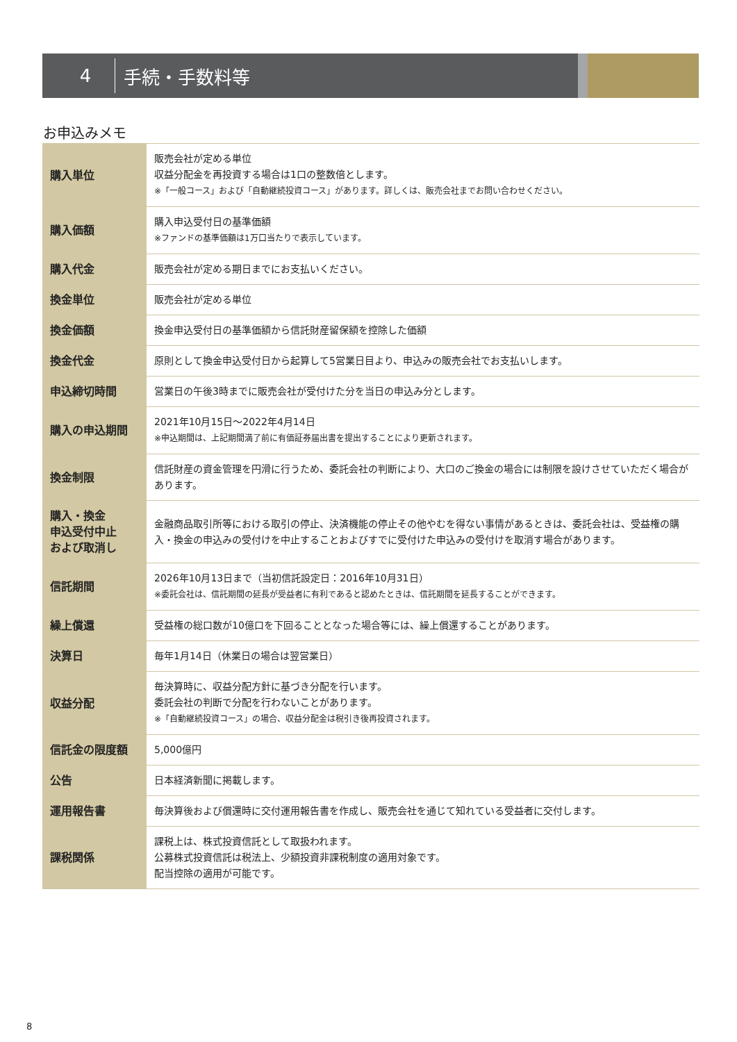4
手続・手数料等
お申込みメモ
| 購入単位 | 販売会社が定める単位 収益分配金を再投資する場合は1口の整数倍とします。 ※「一般コース」および「自動継続投資コース」があります。詳しくは、販売会社までお問い合わせください。 |
| 購入価額 | 購入申込受付日の基準価額 ※ファンドの基準価額は1万口当たりで表示しています。 |
| 購入代金 | 販売会社が定める期日までにお支払いください。 |
| 換金単位 | 販売会社が定める単位 |
| 換金価額 | 換金申込受付日の基準価額から信託財産留保額を控除した価額 |
| 換金代金 | 原則として換金申込受付日から起算して5営業日目より、申込みの販売会社でお支払いします。 |
| 申込締切時間 | 営業日の午後3時までに販売会社が受付けた分を当日の申込み分とします。 |
| 購入の申込期間 | 2021年10月15日～2022年4月14日 ※申込期間は、上記期間満了前に有価証券届出書を提出することにより更新されます。 |
| 換金制限 | 信託財産の資金管理を円滑に行うため、委託会社の判断により、大口のご換金の場合には制限を設けさせていただく場合があります。 |
| 購入・換金 申込受付中止 および取消し | 金融商品取引所等における取引の停止、決済機能の停止その他やむを得ない事情があるときは、委託会社は、受益権の購入・換金の申込みの受付けを中止することおよびすでに受付けた申込みの受付けを取消す場合があります。 |
| 信託期間 | 2026年10月13日まで（当初信託設定日：2016年10月31日） ※委託会社は、信託期間の延長が受益者に有利であると認めたときは、信託期間を延長することができます。 |
| 繰上償還 | 受益権の総口数が10億口を下回ることとなった場合等には、繰上償還することがあります。 |
| 決算日 | 毎年1月14日（休業日の場合は翌営業日） |
| 収益分配 | 毎決算時に、収益分配方針に基づき分配を行います。 委託会社の判断で分配を行わないことがあります。 ※「自動継続投資コース」の場合、収益分配金は税引き後再投資されます。 |
| 信託金の限度額 | 5,000億円 |
| 公告 | 日本経済新聞に掲載します。 |
| 運用報告書 | 毎決算後および償還時に交付運用報告書を作成し、販売会社を通じて知れている受益者に交付します。 |
| 課税関係 | 課税上は、株式投資信託として取扱われます。 公募株式投資信託は税法上、少額投資非課税制度の適用対象です。 配当控除の適用が可能です。 |
8